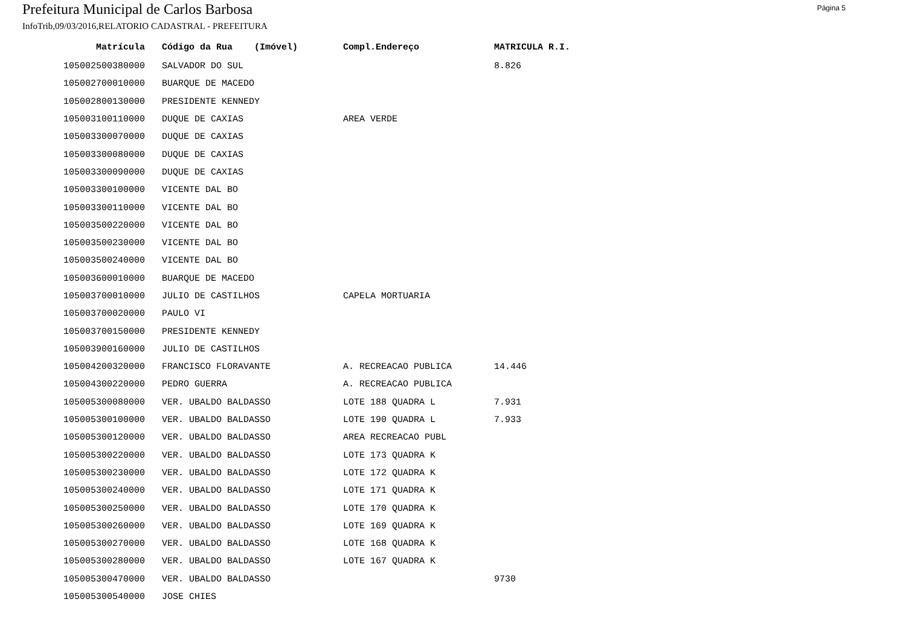Prefeitura Municipal de Carlos Barbosa
Página 5
InfoTrib,09/03/2016,RELATORIO CADASTRAL - PREFEITURA
| Matrícula | Código da Rua (Imóvel) | Compl.Endereço | MATRICULA R.I. |
| --- | --- | --- | --- |
| 105002500380000 | SALVADOR DO SUL | | 8.826 |
| 105002700010000 | BUARQUE DE MACEDO | | |
| 105002800130000 | PRESIDENTE KENNEDY | | |
| 105003100110000 | DUQUE DE CAXIAS | AREA VERDE | |
| 105003300070000 | DUQUE DE CAXIAS | | |
| 105003300080000 | DUQUE DE CAXIAS | | |
| 105003300090000 | DUQUE DE CAXIAS | | |
| 105003300100000 | VICENTE DAL BO | | |
| 105003300110000 | VICENTE DAL BO | | |
| 105003500220000 | VICENTE DAL BO | | |
| 105003500230000 | VICENTE DAL BO | | |
| 105003500240000 | VICENTE DAL BO | | |
| 105003600010000 | BUARQUE DE MACEDO | | |
| 105003700010000 | JULIO DE CASTILHOS | CAPELA MORTUARIA | |
| 105003700020000 | PAULO VI | | |
| 105003700150000 | PRESIDENTE KENNEDY | | |
| 105003900160000 | JULIO DE CASTILHOS | | |
| 105004200320000 | FRANCISCO FLORAVANTE | A. RECREACAO PUBLICA | 14.446 |
| 105004300220000 | PEDRO GUERRA | A. RECREACAO PUBLICA | |
| 105005300080000 | VER. UBALDO BALDASSO | LOTE 188 QUADRA L | 7.931 |
| 105005300100000 | VER. UBALDO BALDASSO | LOTE 190 QUADRA L | 7.933 |
| 105005300120000 | VER. UBALDO BALDASSO | AREA RECREACAO PUBL | |
| 105005300220000 | VER. UBALDO BALDASSO | LOTE 173 QUADRA K | |
| 105005300230000 | VER. UBALDO BALDASSO | LOTE 172 QUADRA K | |
| 105005300240000 | VER. UBALDO BALDASSO | LOTE 171 QUADRA K | |
| 105005300250000 | VER. UBALDO BALDASSO | LOTE 170 QUADRA K | |
| 105005300260000 | VER. UBALDO BALDASSO | LOTE 169 QUADRA K | |
| 105005300270000 | VER. UBALDO BALDASSO | LOTE 168 QUADRA K | |
| 105005300280000 | VER. UBALDO BALDASSO | LOTE 167 QUADRA K | |
| 105005300470000 | VER. UBALDO BALDASSO | | 9730 |
| 105005300540000 | JOSE CHIES | | |